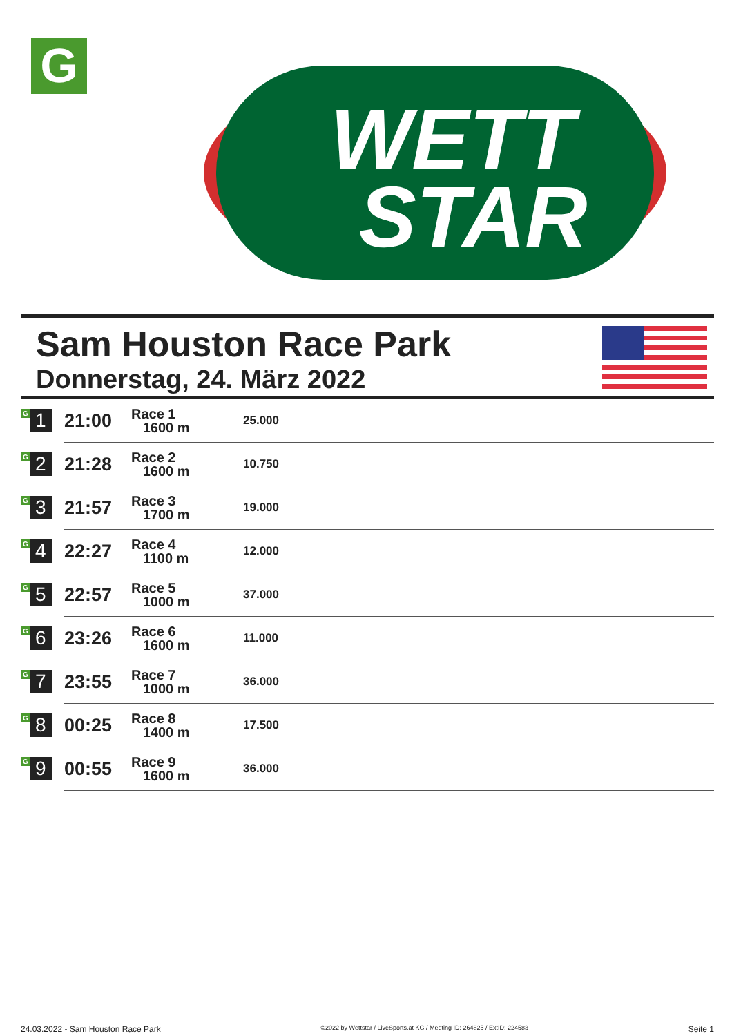G
WETT
STAR
Sam Houston Race Park
Donnerstag, 24. März 2022
| G 1 | 21:00 | Race 1 1600 m | 25.000 |
| G 2 | 21:28 | Race 2 1600 m | 10.750 |
| G 3 | 21:57 | Race 3 1700 m | 19.000 |
| G 4 | 22:27 | Race 4 1100 m | 12.000 |
| G 5 | 22:57 | Race 5 1000 m | 37.000 |
| G 6 | 23:26 | Race 6 1600 m | 11.000 |
| G 7 | 23:55 | Race 7 1000 m | 36.000 |
| G 8 | 00:25 | Race 8 1400 m | 17.500 |
| G 9 | 00:55 | Race 9 1600 m | 36.000 |
24.03.2022 - Sam Houston Race Park ©2022 by Wettstar / LiveSports.at KG / Meeting ID: 264825 / ExtID: 224583 Seite 1